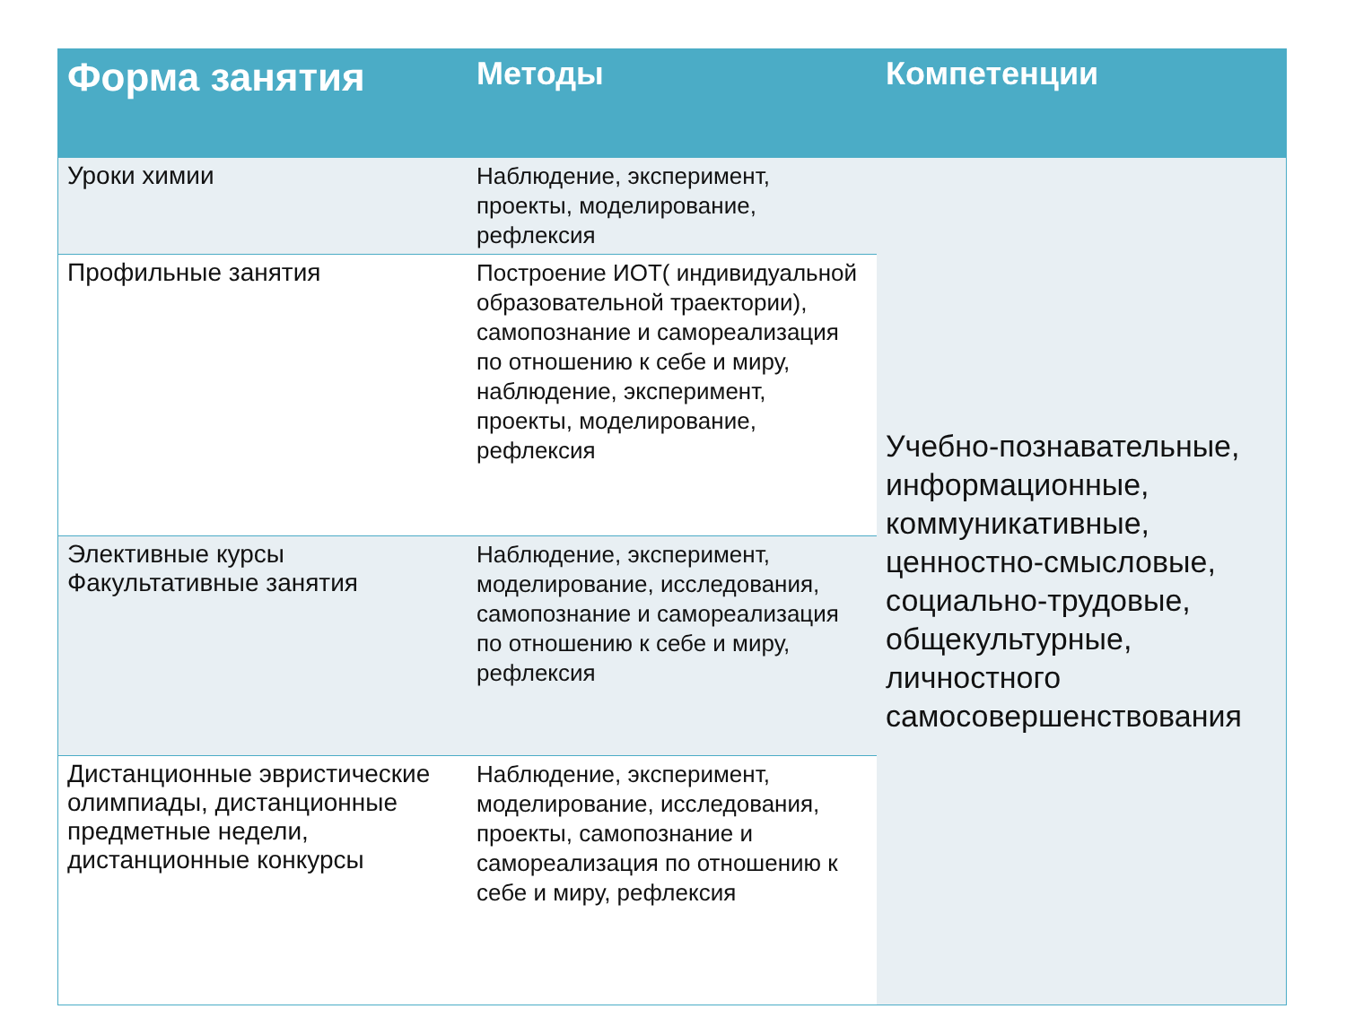| Форма занятия | Методы | Компетенции |
| --- | --- | --- |
| Уроки химии | Наблюдение, эксперимент, проекты, моделирование, рефлексия | Учебно-познавательные, информационные, коммуникативные, ценностно-смысловые, социально-трудовые, общекультурные, личностного самосовершенствования |
| Профильные занятия | Построение ИОТ( индивидуальной образовательной траектории), самопознание и самореализация по отношению к себе и миру, наблюдение, эксперимент, проекты, моделирование, рефлексия | |
| Элективные курсы Факультативные занятия | Наблюдение, эксперимент, моделирование, исследования, самопознание и самореализация по отношению к себе и миру, рефлексия | |
| Дистанционные эвристические олимпиады, дистанционные предметные недели, дистанционные конкурсы | Наблюдение, эксперимент, моделирование, исследования, проекты, самопознание и самореализация по отношению к себе и миру, рефлексия | |